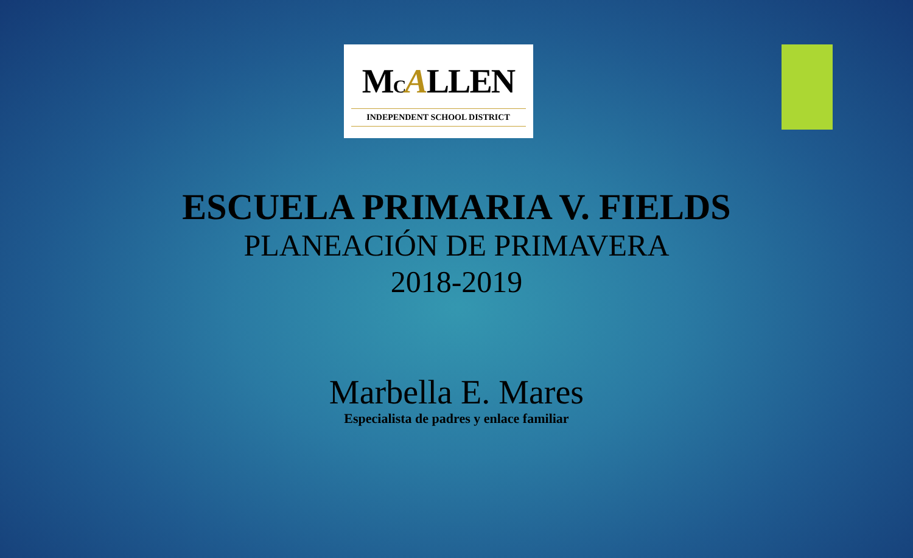MCALLEN
INDEPENDENT SCHOOL DISTRICT
ESCUELA PRIMARIA V. FIELDS
PLANEACIÓN DE PRIMAVERA
2018-2019
Marbella E. Mares
Especialista de padres y enlace familiar